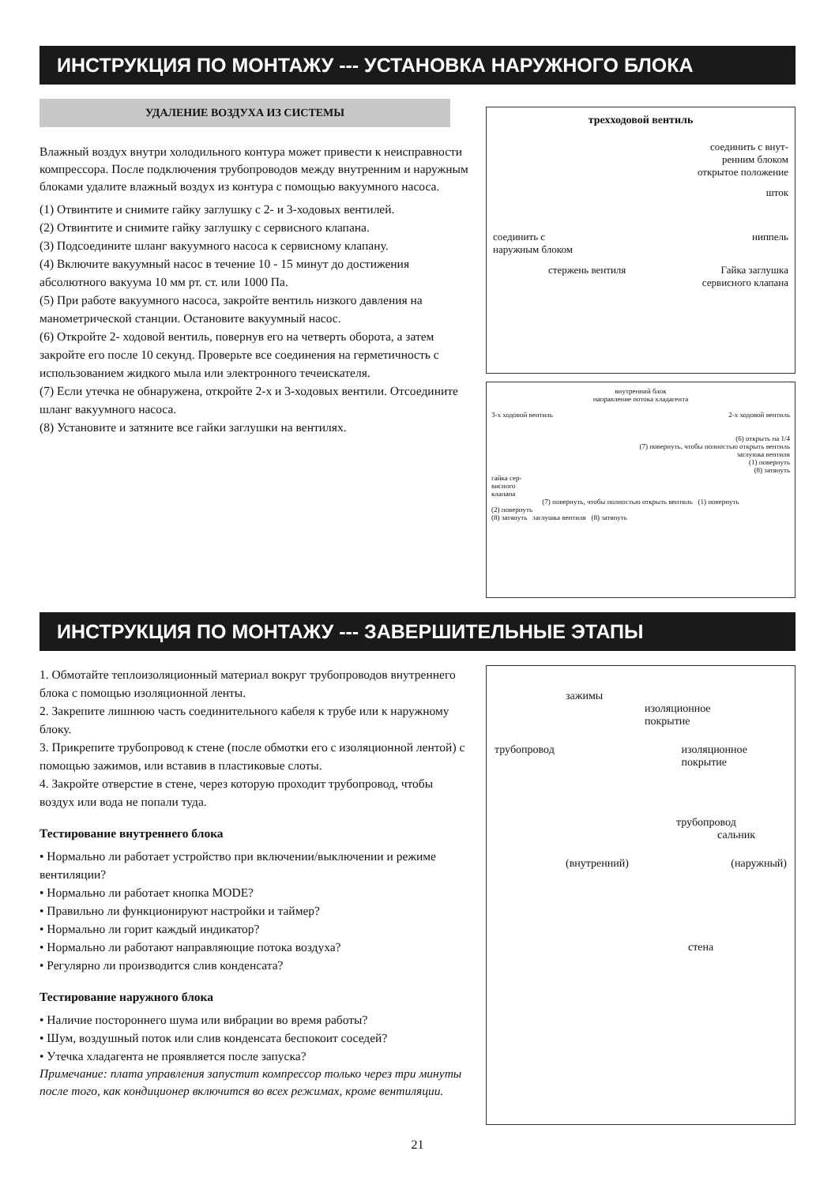ИНСТРУКЦИЯ ПО МОНТАЖУ --- УСТАНОВКА НАРУЖНОГО БЛОКА
УДАЛЕНИЕ ВОЗДУХА ИЗ СИСТЕМЫ
Влажный воздух внутри холодильного контура может привести к неисправности компрессора. После подключения трубопроводов между внутренним и наружным блоками удалите влажный воздух из контура с помощью вакуумного насоса.
(1) Отвинтите и снимите гайку заглушку с 2- и 3-ходовых вентилей.
(2) Отвинтите и снимите гайку заглушку с сервисного клапана.
(3) Подсоедините шланг вакуумного насоса к сервисному клапану.
(4) Включите вакуумный насос в течение 10 - 15 минут до достижения абсолютного вакуума 10 мм рт. ст. или 1000 Па.
(5) При работе вакуумного насоса, закройте вентиль низкого давления на манометрической станции. Остановите вакуумный насос.
(6) Откройте 2- ходовой вентиль, повернув его на четверть оборота, а затем закройте его после 10 секунд. Проверьте все соединения на герметичность с использованием жидкого мыла или электронного течеискателя.
(7) Если утечка не обнаружена, откройте 2-х и 3-ходовых вентили. Отсоедините шланг вакуумного насоса.
(8) Установите и затяните все гайки заглушки на вентилях.
трехходовой вентиль
соединить с внут-
ренним блоком
открытое положение
шток
соединить с
наружным блоком ниппель
стержень вентиля Гайка заглушка
сервисного клапана
внутренний блок
направление потока хладагента
3-х ходовой вентиль 2-х ходовой вентиль
(6) открыть на 1/4
(7) повернуть, чтобы полностью открыть вентиль
заглушка вентиля
(1) повернуть
(8) затянуть
гайка сер-
висного
клапана
(7) повернуть, чтобы полностью открыть вентиль (1) повернуть
(2) повернуть
(8) затянуть заглушка вентиля (8) затянуть
ИНСТРУКЦИЯ ПО МОНТАЖУ --- ЗАВЕРШИТЕЛЬНЫЕ ЭТАПЫ
1. Обмотайте теплоизоляционный материал вокруг трубопроводов внутреннего блока с помощью изоляционной ленты.
2. Закрепите лишнюю часть соединительного кабеля к трубе или к наружному блоку.
3. Прикрепите трубопровод к стене (после обмотки его с изоляционной лентой) с помощью зажимов, или вставив в пластиковые слоты.
4. Закройте отверстие в стене, через которую проходит трубопровод, чтобы воздух или вода не попали туда.
Тестирование внутреннего блока
• Нормально ли работает устройство при включении/выключении и режиме вентиляции?
• Нормально ли работает кнопка MODE?
• Правильно ли функционируют настройки и таймер?
• Нормально ли горит каждый индикатор?
• Нормально ли работают направляющие потока воздуха?
• Регулярно ли производится слив конденсата?
Тестирование наружного блока
• Наличие постороннего шума или вибрации во время работы?
• Шум, воздушный поток или слив конденсата беспокоит соседей?
• Утечка хладагента не проявляется после запуска?
Примечание: плата управления запустит компрессор только через три минуты после того, как кондиционер включится во всех режимах, кроме вентиляции.
зажимы
изоляционное
покрытие
трубопровод изоляционное
покрытие
трубопровод
сальник
(внутренний) (наружный)
стена
21